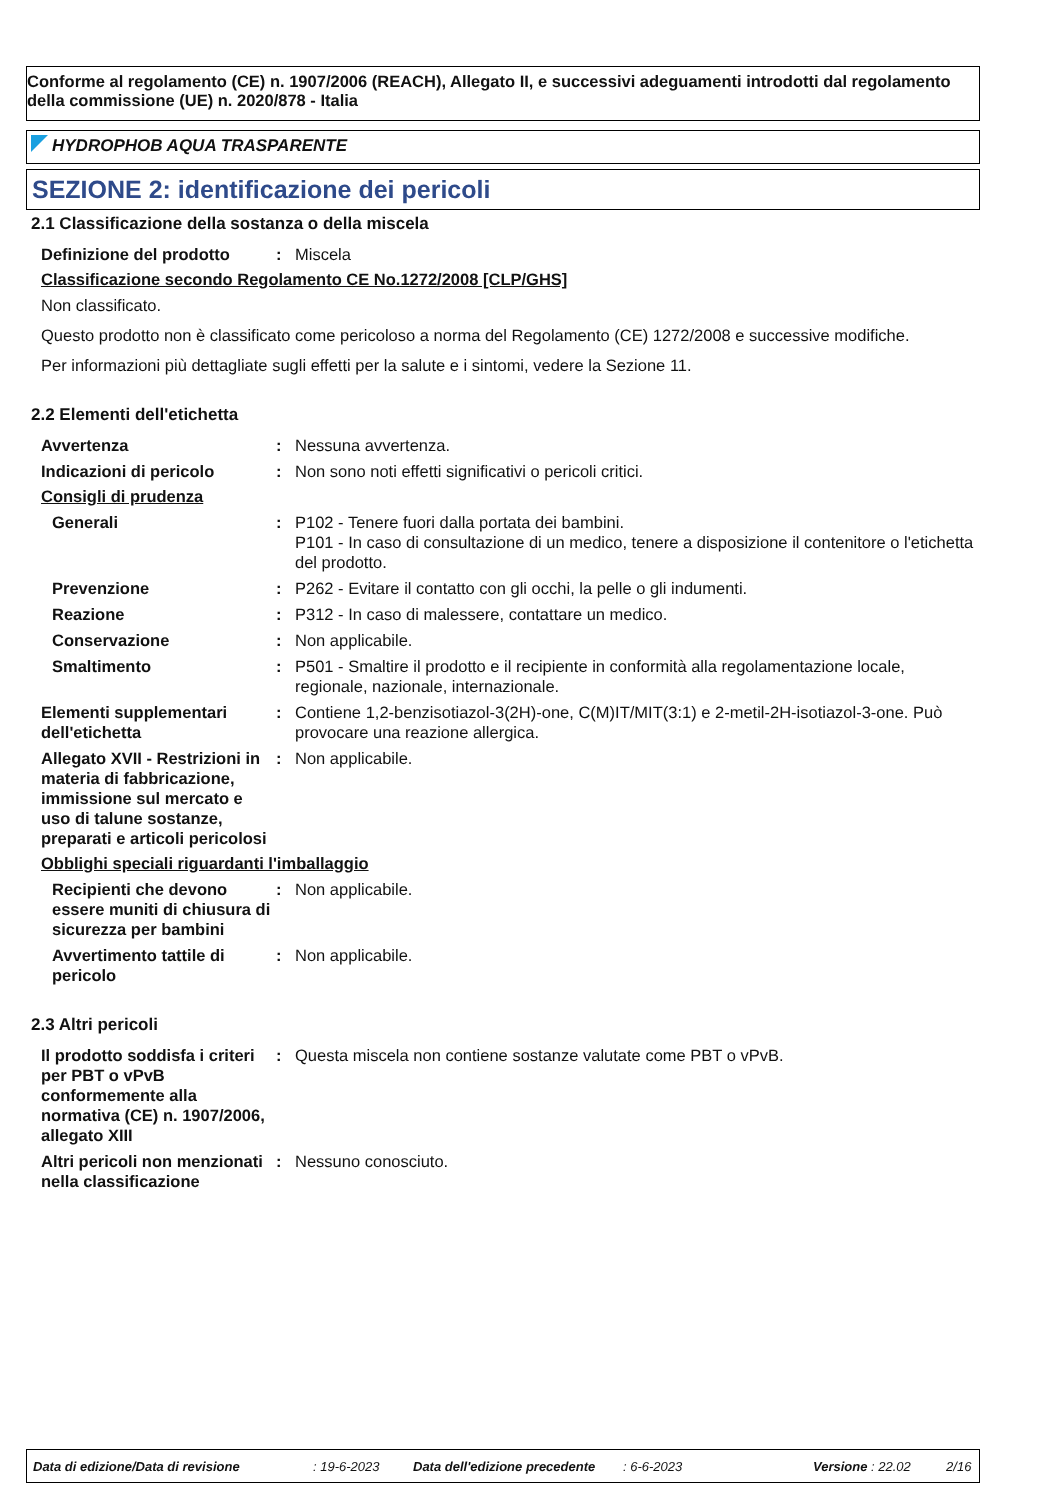Conforme al regolamento (CE) n. 1907/2006 (REACH), Allegato II, e successivi adeguamenti introdotti dal regolamento della commissione (UE) n. 2020/878 - Italia
HYDROPHOB AQUA TRASPARENTE
SEZIONE 2: identificazione dei pericoli
2.1 Classificazione della sostanza o della miscela
Definizione del prodotto : Miscela
Classificazione secondo Regolamento CE No.1272/2008 [CLP/GHS]
Non classificato.
Questo prodotto non è classificato come pericoloso a norma del Regolamento (CE) 1272/2008 e successive modifiche.
Per informazioni più dettagliate sugli effetti per la salute e i sintomi, vedere la Sezione 11.
2.2 Elementi dell'etichetta
Avvertenza : Nessuna avvertenza.
Indicazioni di pericolo : Non sono noti effetti significativi o pericoli critici.
Consigli di prudenza
Generali : P102 - Tenere fuori dalla portata dei bambini.
P101 - In caso di consultazione di un medico, tenere a disposizione il contenitore o l'etichetta del prodotto.
Prevenzione : P262 - Evitare il contatto con gli occhi, la pelle o gli indumenti.
Reazione : P312 - In caso di malessere, contattare un medico.
Conservazione : Non applicabile.
Smaltimento : P501 - Smaltire il prodotto e il recipiente in conformità alla regolamentazione locale, regionale, nazionale, internazionale.
Elementi supplementari dell'etichetta
: Contiene 1,2-benzisotiazol-3(2H)-one, C(M)IT/MIT(3:1) e 2-metil-2H-isotiazol-3-one. Può provocare una reazione allergica.
Allegato XVII - Restrizioni in materia di fabbricazione, immissione sul mercato e uso di talune sostanze, preparati e articoli pericolosi
: Non applicabile.
Obblighi speciali riguardanti l'imballaggio
Recipienti che devono essere muniti di chiusura di sicurezza per bambini
: Non applicabile.
Avvertimento tattile di pericolo
: Non applicabile.
2.3 Altri pericoli
Il prodotto soddisfa i criteri per PBT o vPvB conformemente alla normativa (CE) n. 1907/2006, allegato XIII
: Questa miscela non contiene sostanze valutate come PBT o vPvB.
Altri pericoli non menzionati nella classificazione
: Nessuno conosciuto.
Data di edizione/Data di revisione: 19-6-2023 Data dell'edizione precedente: 6-6-2023 Versione : 22.02 2/16